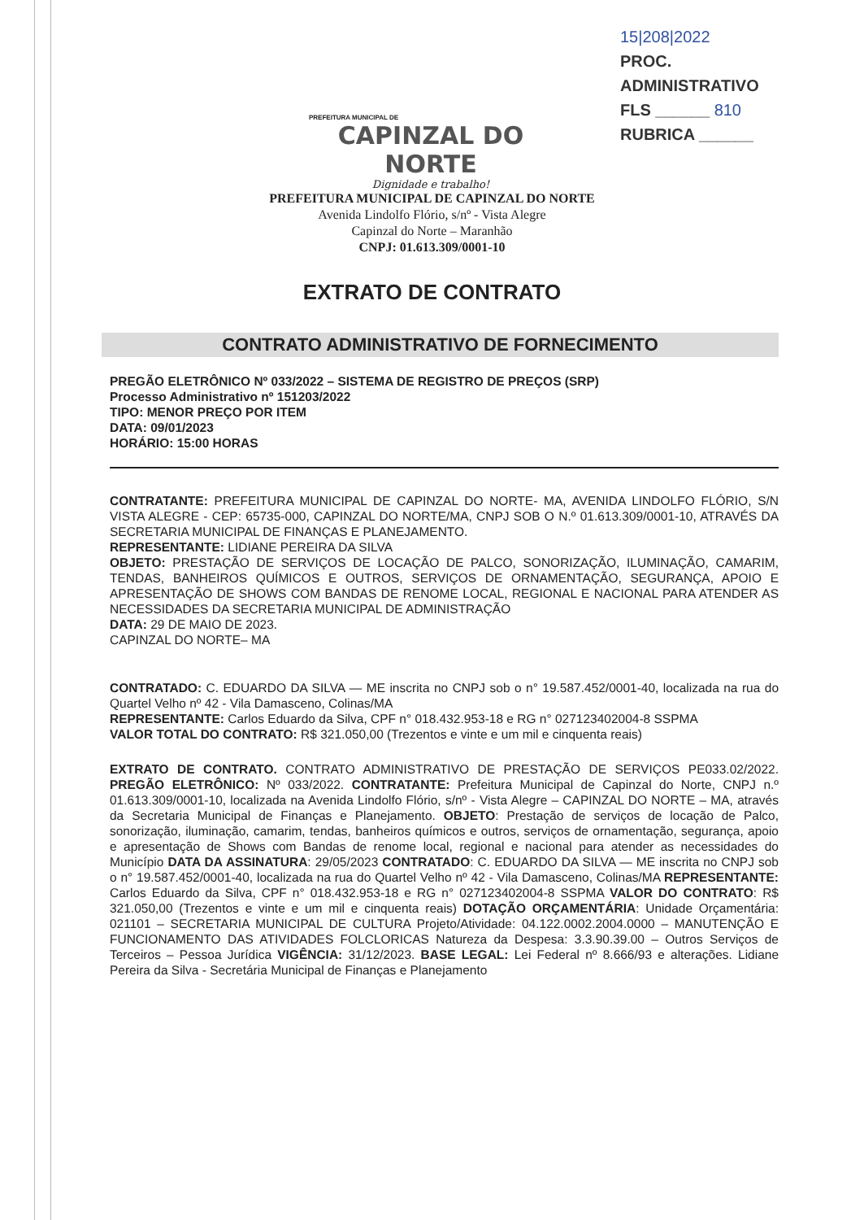PREFEITURA MUNICIPAL DE
CAPINZAL DO NORTE
Dignidade e trabalho!
15|208|2022
PROC. ADMINISTRATIVO
FLS ______ 810
RUBRICA ______
PREFEITURA MUNICIPAL DE CAPINZAL DO NORTE
Avenida Lindolfo Flório, s/nº - Vista Alegre
Capinzal do Norte – Maranhão
CNPJ: 01.613.309/0001-10
EXTRATO DE CONTRATO
CONTRATO ADMINISTRATIVO DE FORNECIMENTO
PREGÃO ELETRÔNICO Nº 033/2022 – SISTEMA DE REGISTRO DE PREÇOS (SRP)
Processo Administrativo nº 151203/2022
TIPO: MENOR PREÇO POR ITEM
DATA: 09/01/2023
HORÁRIO: 15:00 HORAS
CONTRATANTE: PREFEITURA MUNICIPAL DE CAPINZAL DO NORTE- MA, AVENIDA LINDOLFO FLÓRIO, S/N VISTA ALEGRE - CEP: 65735-000, CAPINZAL DO NORTE/MA, CNPJ SOB O N.º 01.613.309/0001-10, ATRAVÉS DA SECRETARIA MUNICIPAL DE FINANÇAS E PLANEJAMENTO.
REPRESENTANTE: LIDIANE PEREIRA DA SILVA
OBJETO: PRESTAÇÃO DE SERVIÇOS DE LOCAÇÃO DE PALCO, SONORIZAÇÃO, ILUMINAÇÃO, CAMARIM, TENDAS, BANHEIROS QUÍMICOS E OUTROS, SERVIÇOS DE ORNAMENTAÇÃO, SEGURANÇA, APOIO E APRESENTAÇÃO DE SHOWS COM BANDAS DE RENOME LOCAL, REGIONAL E NACIONAL PARA ATENDER AS NECESSIDADES DA SECRETARIA MUNICIPAL DE ADMINISTRAÇÃO
DATA: 29 DE MAIO DE 2023.
CAPINZAL DO NORTE– MA
CONTRATADO: C. EDUARDO DA SILVA — ME inscrita no CNPJ sob o n° 19.587.452/0001-40, localizada na rua do Quartel Velho nº 42 - Vila Damasceno, Colinas/MA
REPRESENTANTE: Carlos Eduardo da Silva, CPF n° 018.432.953-18 e RG n° 027123402004-8 SSPMA
VALOR TOTAL DO CONTRATO: R$ 321.050,00 (Trezentos e vinte e um mil e cinquenta reais)
EXTRATO DE CONTRATO. CONTRATO ADMINISTRATIVO DE PRESTAÇÃO DE SERVIÇOS PE033.02/2022. PREGÃO ELETRÔNICO: Nº 033/2022. CONTRATANTE: Prefeitura Municipal de Capinzal do Norte, CNPJ n.º 01.613.309/0001-10, localizada na Avenida Lindolfo Flório, s/nº - Vista Alegre – CAPINZAL DO NORTE – MA, através da Secretaria Municipal de Finanças e Planejamento. OBJETO: Prestação de serviços de locação de Palco, sonorização, iluminação, camarim, tendas, banheiros químicos e outros, serviços de ornamentação, segurança, apoio e apresentação de Shows com Bandas de renome local, regional e nacional para atender as necessidades do Município DATA DA ASSINATURA: 29/05/2023 CONTRATADO: C. EDUARDO DA SILVA — ME inscrita no CNPJ sob o n° 19.587.452/0001-40, localizada na rua do Quartel Velho nº 42 - Vila Damasceno, Colinas/MA REPRESENTANTE: Carlos Eduardo da Silva, CPF n° 018.432.953-18 e RG n° 027123402004-8 SSPMA VALOR DO CONTRATO: R$ 321.050,00 (Trezentos e vinte e um mil e cinquenta reais) DOTAÇÃO ORÇAMENTÁRIA: Unidade Orçamentária: 021101 – SECRETARIA MUNICIPAL DE CULTURA Projeto/Atividade: 04.122.0002.2004.0000 – MANUTENÇÃO E FUNCIONAMENTO DAS ATIVIDADES FOLCLORICAS Natureza da Despesa: 3.3.90.39.00 – Outros Serviços de Terceiros – Pessoa Jurídica VIGÊNCIA: 31/12/2023. BASE LEGAL: Lei Federal nº 8.666/93 e alterações. Lidiane Pereira da Silva - Secretária Municipal de Finanças e Planejamento